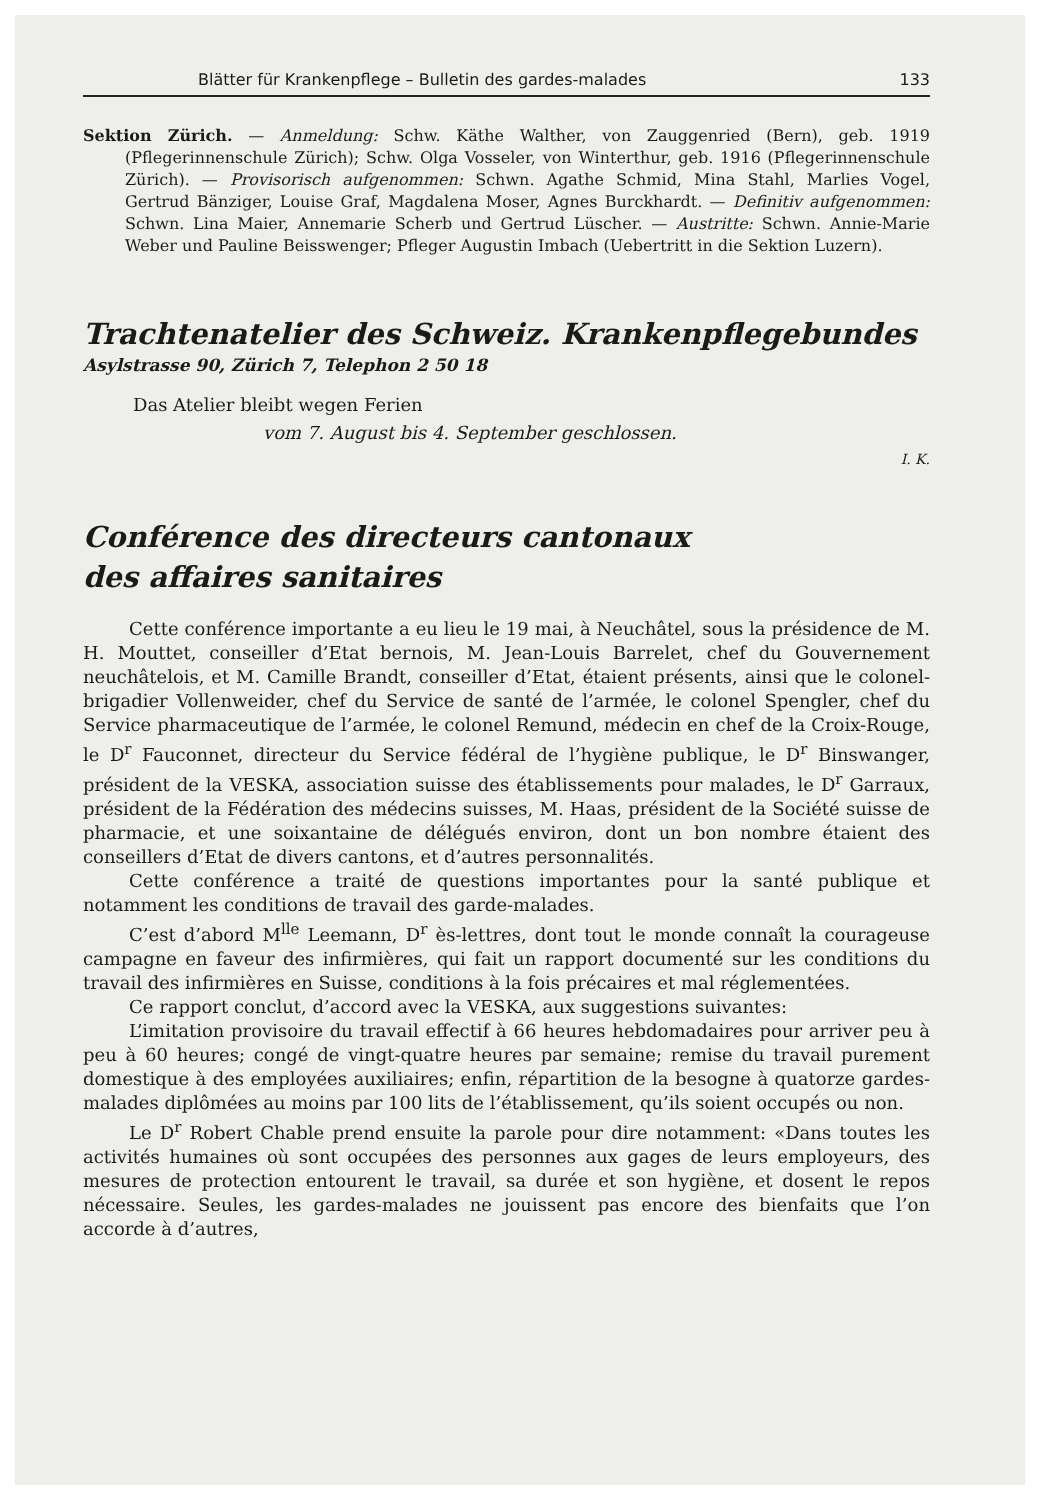Blätter für Krankenpflege – Bulletin des gardes-malades 133
Sektion Zürich. — Anmeldung: Schw. Käthe Walther, von Zauggenried (Bern), geb. 1919 (Pflegerinnenschule Zürich); Schw. Olga Vosseler, von Winterthur, geb. 1916 (Pflegerinnenschule Zürich). — Provisorisch aufgenommen: Schwn. Agathe Schmid, Mina Stahl, Marlies Vogel, Gertrud Bänziger, Louise Graf, Magdalena Moser, Agnes Burckhardt. — Definitiv aufgenommen: Schwn. Lina Maier, Annemarie Scherb und Gertrud Lüscher. — Austritte: Schwn. Annie-Marie Weber und Pauline Beisswenger; Pfleger Augustin Imbach (Uebertritt in die Sektion Luzern).
Trachtenatelier des Schweiz. Krankenpflegebundes
Asylstrasse 90, Zürich 7, Telephon 2 50 18
Das Atelier bleibt wegen Ferien
vom 7. August bis 4. September geschlossen.
I. K.
Conférence des directeurs cantonaux
des affaires sanitaires
Cette conférence importante a eu lieu le 19 mai, à Neuchâtel, sous la présidence de M. H. Mouttet, conseiller d’Etat bernois, M. Jean-Louis Barrelet, chef du Gouvernement neuchâtelois, et M. Camille Brandt, conseiller d’Etat, étaient présents, ainsi que le colonel-brigadier Vollenweider, chef du Service de santé de l’armée, le colonel Spengler, chef du Service pharmaceutique de l’armée, le colonel Remund, médecin en chef de la Croix-Rouge, le D<sup>r</sup> Fauconnet, directeur du Service fédéral de l’hygiène publique, le D<sup>r</sup> Binswanger, président de la VESKA, association suisse des établissements pour malades, le D<sup>r</sup> Garraux, président de la Fédération des médecins suisses, M. Haas, président de la Société suisse de pharmacie, et une soixantaine de délégués environ, dont un bon nombre étaient des conseillers d’Etat de divers cantons, et d’autres personnalités.
Cette conférence a traité de questions importantes pour la santé publique et notamment les conditions de travail des garde-malades.
C’est d’abord M<sup>lle</sup> Leemann, D<sup>r</sup> ès-lettres, dont tout le monde connaît la courageuse campagne en faveur des infirmières, qui fait un rapport documenté sur les conditions du travail des infirmières en Suisse, conditions à la fois précaires et mal réglementées.
Ce rapport conclut, d’accord avec la VESKA, aux suggestions suivantes:
L’imitation provisoire du travail effectif à 66 heures hebdomadaires pour arriver peu à peu à 60 heures; congé de vingt-quatre heures par semaine; remise du travail purement domestique à des employées auxiliaires; enfin, répartition de la besogne à quatorze gardes-malades diplômées au moins par 100 lits de l’établissement, qu’ils soient occupés ou non.
Le D<sup>r</sup> Robert Chable prend ensuite la parole pour dire notamment: «Dans toutes les activités humaines où sont occupées des personnes aux gages de leurs employeurs, des mesures de protection entourent le travail, sa durée et son hygiène, et dosent le repos nécessaire. Seules, les gardes-malades ne jouissent pas encore des bienfaits que l’on accorde à d’autres,